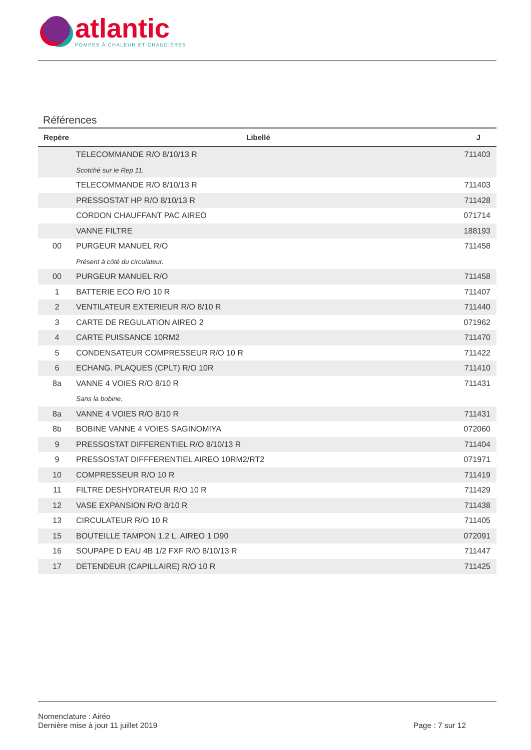atlantic
POMPES À CHALEUR ET CHAUDIÈRES
Références
| Repère | Libellé | J |
| --- | --- | --- |
| | TELECOMMANDE R/O 8/10/13 R | 711403 |
| | Scotché sur le Rep 11. | |
| | TELECOMMANDE R/O 8/10/13 R | 711403 |
| | PRESSOSTAT HP R/O 8/10/13 R | 711428 |
| | CORDON CHAUFFANT PAC AIREO | 071714 |
| | VANNE FILTRE | 188193 |
| 00 | PURGEUR MANUEL R/O | 711458 |
| | Présent à côté du circulateur. | |
| 00 | PURGEUR MANUEL R/O | 711458 |
| 1 | BATTERIE ECO R/O 10 R | 711407 |
| 2 | VENTILATEUR EXTERIEUR R/O 8/10 R | 711440 |
| 3 | CARTE DE REGULATION AIREO 2 | 071962 |
| 4 | CARTE PUISSANCE 10RM2 | 711470 |
| 5 | CONDENSATEUR COMPRESSEUR R/O 10 R | 711422 |
| 6 | ECHANG. PLAQUES (CPLT) R/O 10R | 711410 |
| 8a | VANNE 4 VOIES R/O 8/10 R | 711431 |
| | Sans la bobine. | |
| 8a | VANNE 4 VOIES R/O 8/10 R | 711431 |
| 8b | BOBINE VANNE 4 VOIES SAGINOMIYA | 072060 |
| 9 | PRESSOSTAT DIFFERENTIEL R/O 8/10/13 R | 711404 |
| 9 | PRESSOSTAT DIFFFERENTIEL AIREO 10RM2/RT2 | 071971 |
| 10 | COMPRESSEUR R/O 10 R | 711419 |
| 11 | FILTRE DESHYDRATEUR R/O 10 R | 711429 |
| 12 | VASE EXPANSION R/O 8/10 R | 711438 |
| 13 | CIRCULATEUR R/O 10 R | 711405 |
| 15 | BOUTEILLE TAMPON 1.2 L. AIREO 1 D90 | 072091 |
| 16 | SOUPAPE D EAU 4B 1/2 FXF R/O 8/10/13 R | 711447 |
| 17 | DETENDEUR (CAPILLAIRE) R/O 10 R | 711425 |
Nomenclature : Airéo
Dernière mise à jour 11 juillet 2019
Page : 7 sur 12